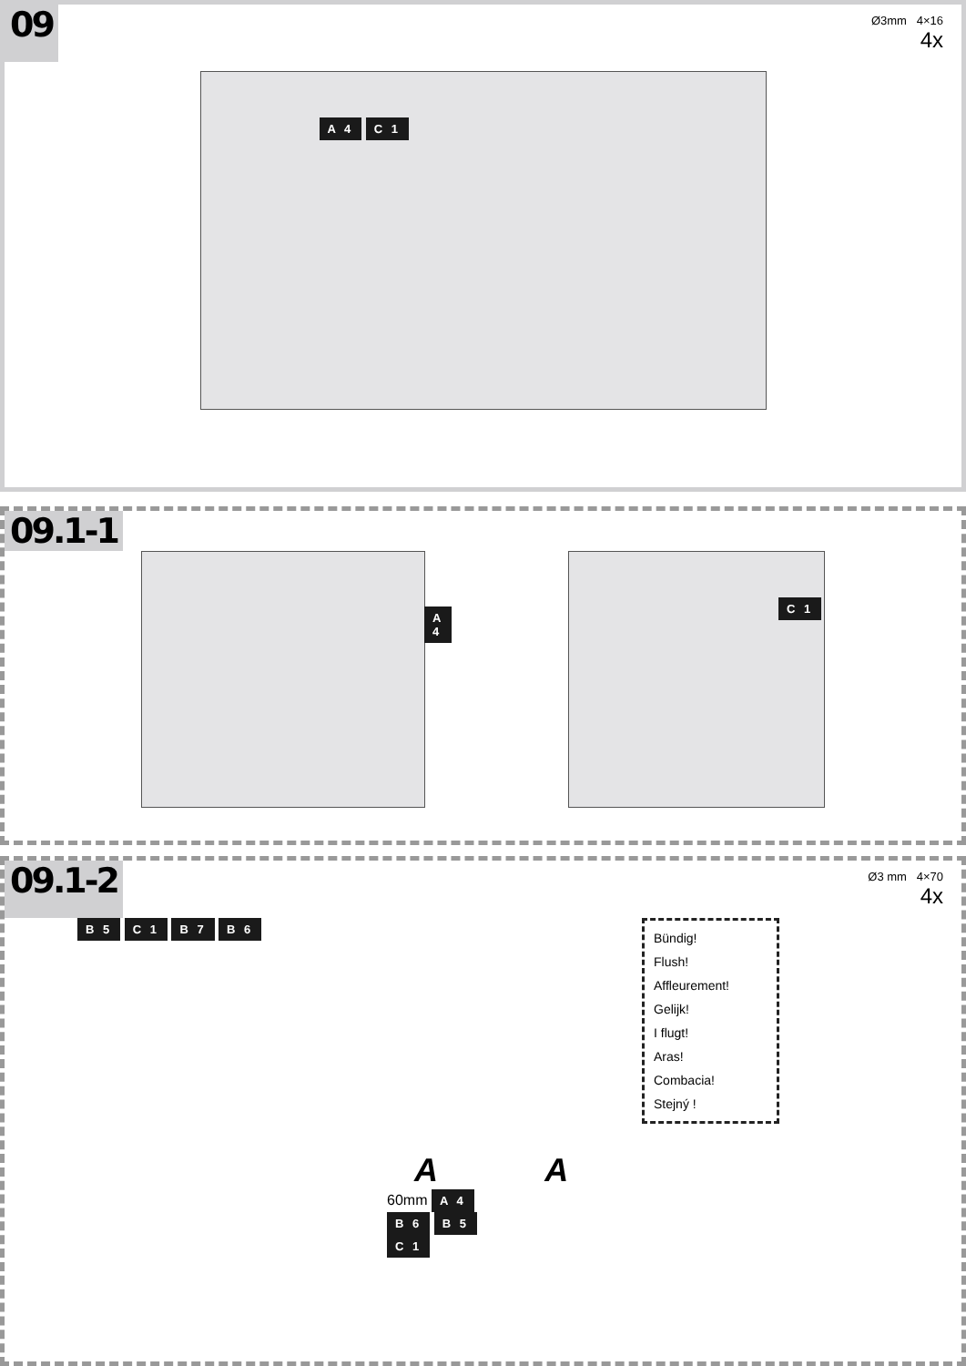09
Ø3mm 4×16
4x
A 4 C 1
09.1-1
A 4
C 1
09.1-2
Ø3 mm 4×70
4x
B 5 C 1 B 7 B 6
Bündig!
Flush!
Affleurement!
Gelijk!
I flugt!
Aras!
Combacia!
Stejný !
A A
60mm A 4
B 6 B 5
C 1